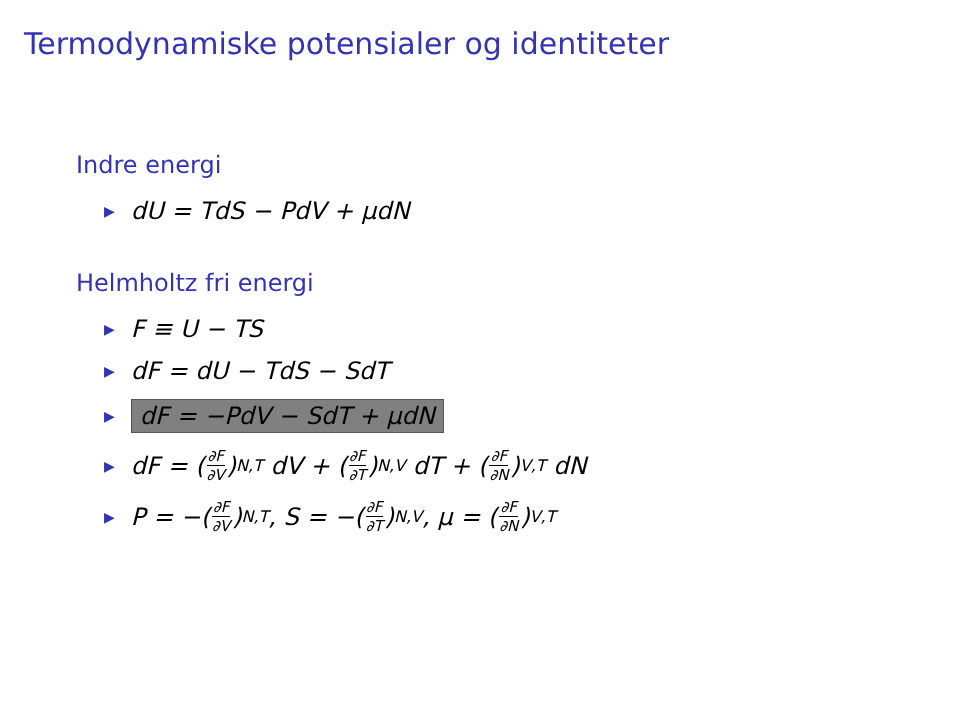Termodynamiske potensialer og identiteter
Indre energi
▶ dU = TdS − PdV + μdN
Helmholtz fri energi
▶ F ≡ U − TS
▶ dF = dU − TdS − SdT
▶ dF = −PdV − SdT + μdN
▶ dF = (∂F ∂V)<sub>N,T</sub> dV + (∂F ∂T)<sub>N,V</sub> dT + (∂F ∂N)<sub>V,T</sub> dN
▶ P = −(∂F ∂V)<sub>N,T</sub>, S = −(∂F ∂T)<sub>N,V</sub>, μ = (∂F ∂N)<sub>V,T</sub>